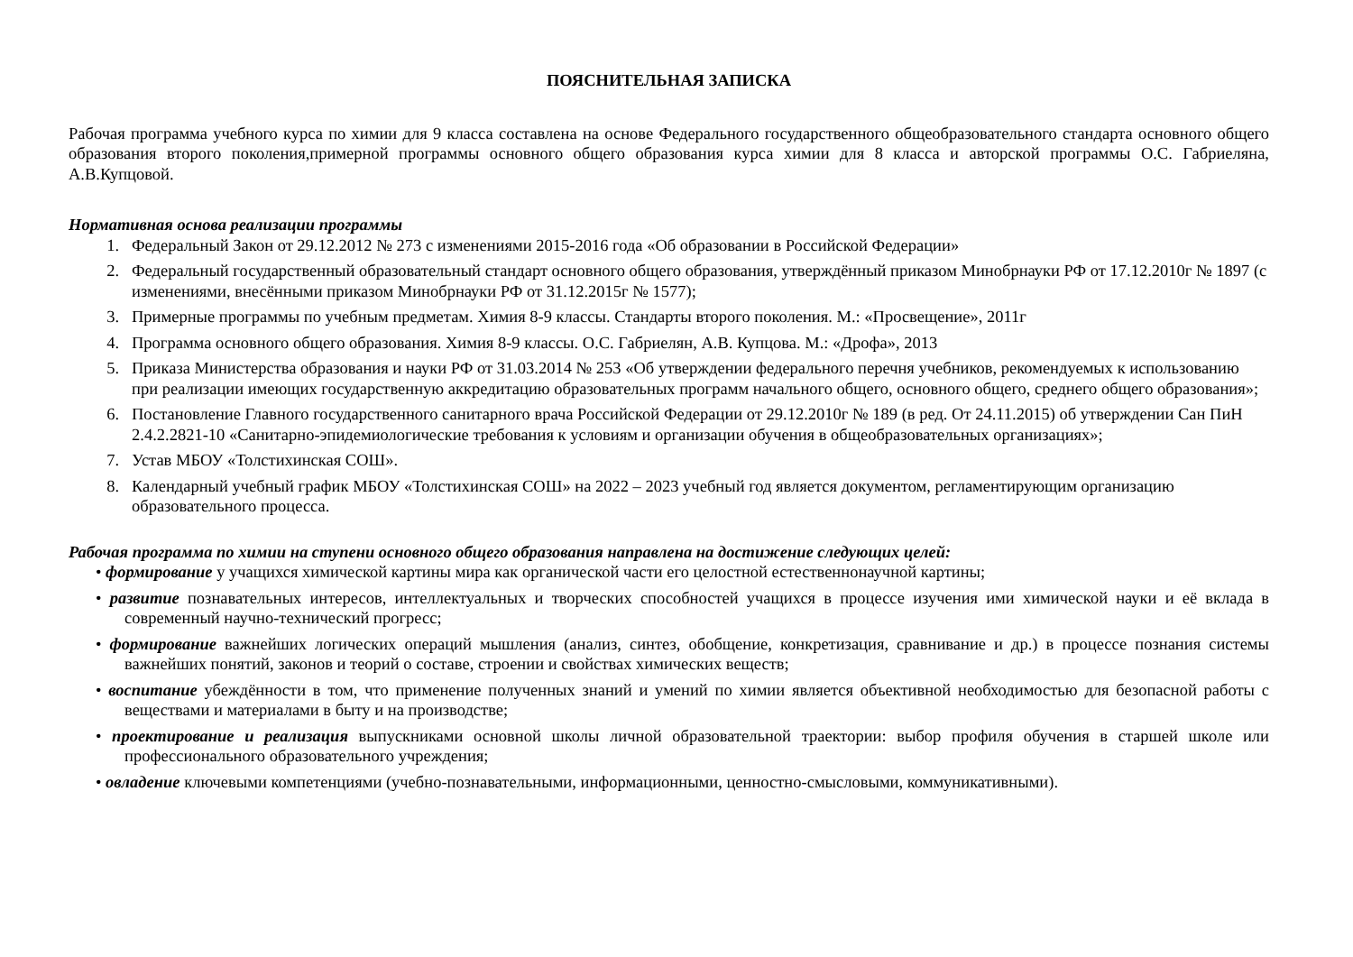ПОЯСНИТЕЛЬНАЯ ЗАПИСКА
Рабочая программа учебного курса по химии для 9 класса составлена на основе Федерального государственного общеобразовательного стандарта основного общего образования второго поколения,примерной программы основного общего образования курса химии для 8 класса и авторской программы О.С. Габриеляна, А.В.Купцовой.
Нормативная основа реализации программы
1. Федеральный Закон от 29.12.2012 № 273 с изменениями 2015-2016 года «Об образовании в Российской Федерации»
2. Федеральный государственный образовательный стандарт основного общего образования, утверждённый приказом Минобрнауки РФ от 17.12.2010г № 1897 (с изменениями, внесёнными приказом Минобрнауки РФ от 31.12.2015г № 1577);
3. Примерные программы по учебным предметам. Химия 8-9 классы. Стандарты второго поколения. М.: «Просвещение», 2011г
4. Программа основного общего образования. Химия 8-9 классы. О.С. Габриелян, А.В. Купцова. М.: «Дрофа», 2013
5. Приказа Министерства образования и науки РФ от 31.03.2014 № 253 «Об утверждении федерального перечня учебников, рекомендуемых к использованию при реализации имеющих государственную аккредитацию образовательных программ начального общего, основного общего, среднего общего образования»;
6. Постановление Главного государственного санитарного врача Российской Федерации от 29.12.2010г № 189 (в ред. От 24.11.2015) об утверждении Сан ПиН 2.4.2.2821-10 «Санитарно-эпидемиологические требования к условиям и организации обучения в общеобразовательных организациях»;
7. Устав МБОУ «Толстихинская СОШ».
8. Календарный учебный график МБОУ «Толстихинская СОШ» на 2022 – 2023 учебный год является документом, регламентирующим организацию образовательного процесса.
Рабочая программа по химии на ступени основного общего образования направлена на достижение следующих целей:
• формирование у учащихся химической картины мира как органической части его целостной естественнонаучной картины;
• развитие познавательных интересов, интеллектуальных и творческих способностей учащихся в процессе изучения ими химической науки и её вклада в современный научно-технический прогресс;
• формирование важнейших логических операций мышления (анализ, синтез, обобщение, конкретизация, сравнивание и др.) в процессе познания системы важнейших понятий, законов и теорий о составе, строении и свойствах химических веществ;
• воспитание убеждённости в том, что применение полученных знаний и умений по химии является объективной необходимостью для безопасной работы с веществами и материалами в быту и на производстве;
• проектирование и реализация выпускниками основной школы личной образовательной траектории: выбор профиля обучения в старшей школе или профессионального образовательного учреждения;
• овладение ключевыми компетенциями (учебно-познавательными, информационными, ценностно-смысловыми, коммуникативными).